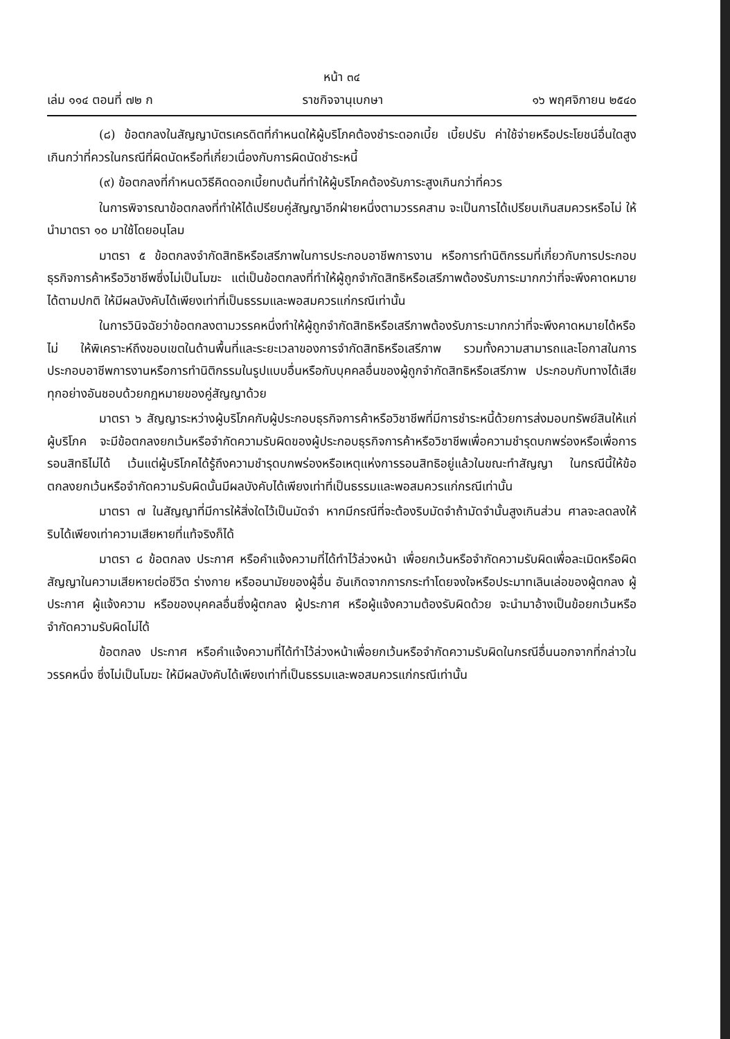หน้า ๓๔
เล่ม ๑๑๔ ตอนที่ ๗๒ ก ราชกิจจานุเบกษา ๑๖ พฤศจิกายน ๒๕๔๐
(๘) ข้อตกลงในสัญญาบัตรเครดิตที่กำหนดให้ผู้บริโภคต้องชำระดอกเบี้ย เบี้ยปรับ ค่าใช้จ่ายหรือประโยชน์อื่นใดสูงเกินกว่าที่ควรในกรณีที่ผิดนัดหรือที่เกี่ยวเนื่องกับการผิดนัดชำระหนี้
(๙) ข้อตกลงที่กำหนดวิธีคิดดอกเบี้ยทบต้นที่ทำให้ผู้บริโภคต้องรับภาระสูงเกินกว่าที่ควร
ในการพิจารณาข้อตกลงที่ทำให้ได้เปรียบคู่สัญญาอีกฝ่ายหนึ่งตามวรรคสาม จะเป็นการได้เปรียบเกินสมควรหรือไม่ ให้นำมาตรา ๑๐ มาใช้โดยอนุโลม
มาตรา ๕ ข้อตกลงจำกัดสิทธิหรือเสรีภาพในการประกอบอาชีพการงาน หรือการทำนิติกรรมที่เกี่ยวกับการประกอบธุรกิจการค้าหรือวิชาชีพซึ่งไม่เป็นโมฆะ แต่เป็นข้อตกลงที่ทำให้ผู้ถูกจำกัดสิทธิหรือเสรีภาพต้องรับภาระมากกว่าที่จะพึงคาดหมายได้ตามปกติ ให้มีผลบังคับได้เพียงเท่าที่เป็นธรรมและพอสมควรแก่กรณีเท่านั้น
ในการวินิจฉัยว่าข้อตกลงตามวรรคหนึ่งทำให้ผู้ถูกจำกัดสิทธิหรือเสรีภาพต้องรับภาระมากกว่าที่จะพึงคาดหมายได้หรือไม่ ให้พิเคราะห์ถึงขอบเขตในด้านพื้นที่และระยะเวลาของการจำกัดสิทธิหรือเสรีภาพ รวมทั้งความสามารถและโอกาสในการประกอบอาชีพการงานหรือการทำนิติกรรมในรูปแบบอื่นหรือกับบุคคลอื่นของผู้ถูกจำกัดสิทธิหรือเสรีภาพ ประกอบกับทางได้เสียทุกอย่างอันชอบด้วยกฎหมายของคู่สัญญาด้วย
มาตรา ๖ สัญญาระหว่างผู้บริโภคกับผู้ประกอบธุรกิจการค้าหรือวิชาชีพที่มีการชำระหนี้ด้วยการส่งมอบทรัพย์สินให้แก่ผู้บริโภค จะมีข้อตกลงยกเว้นหรือจำกัดความรับผิดของผู้ประกอบธุรกิจการค้าหรือวิชาชีพเพื่อความชำรุดบกพร่องหรือเพื่อการรอนสิทธิไม่ได้ เว้นแต่ผู้บริโภคได้รู้ถึงความชำรุดบกพร่องหรือเหตุแห่งการรอนสิทธิอยู่แล้วในขณะทำสัญญา ในกรณีนี้ให้ข้อตกลงยกเว้นหรือจำกัดความรับผิดนั้นมีผลบังคับได้เพียงเท่าที่เป็นธรรมและพอสมควรแก่กรณีเท่านั้น
มาตรา ๗ ในสัญญาที่มีการให้สิ่งใดไว้เป็นมัดจำ หากมีกรณีที่จะต้องริบมัดจำถ้ามัดจำนั้นสูงเกินส่วน ศาลจะลดลงให้ริบได้เพียงเท่าความเสียหายที่แท้จริงก็ได้
มาตรา ๘ ข้อตกลง ประกาศ หรือคำแจ้งความที่ได้ทำไว้ล่วงหน้า เพื่อยกเว้นหรือจำกัดความรับผิดเพื่อละเมิดหรือผิดสัญญาในความเสียหายต่อชีวิต ร่างกาย หรืออนามัยของผู้อื่น อันเกิดจากการกระทำโดยจงใจหรือประมาทเลินเล่อของผู้ตกลง ผู้ประกาศ ผู้แจ้งความ หรือของบุคคลอื่นซึ่งผู้ตกลง ผู้ประกาศ หรือผู้แจ้งความต้องรับผิดด้วย จะนำมาอ้างเป็นข้อยกเว้นหรือจำกัดความรับผิดไม่ได้
ข้อตกลง ประกาศ หรือคำแจ้งความที่ได้ทำไว้ล่วงหน้าเพื่อยกเว้นหรือจำกัดความรับผิดในกรณีอื่นนอกจากที่กล่าวในวรรคหนึ่ง ซึ่งไม่เป็นโมฆะ ให้มีผลบังคับได้เพียงเท่าที่เป็นธรรมและพอสมควรแก่กรณีเท่านั้น